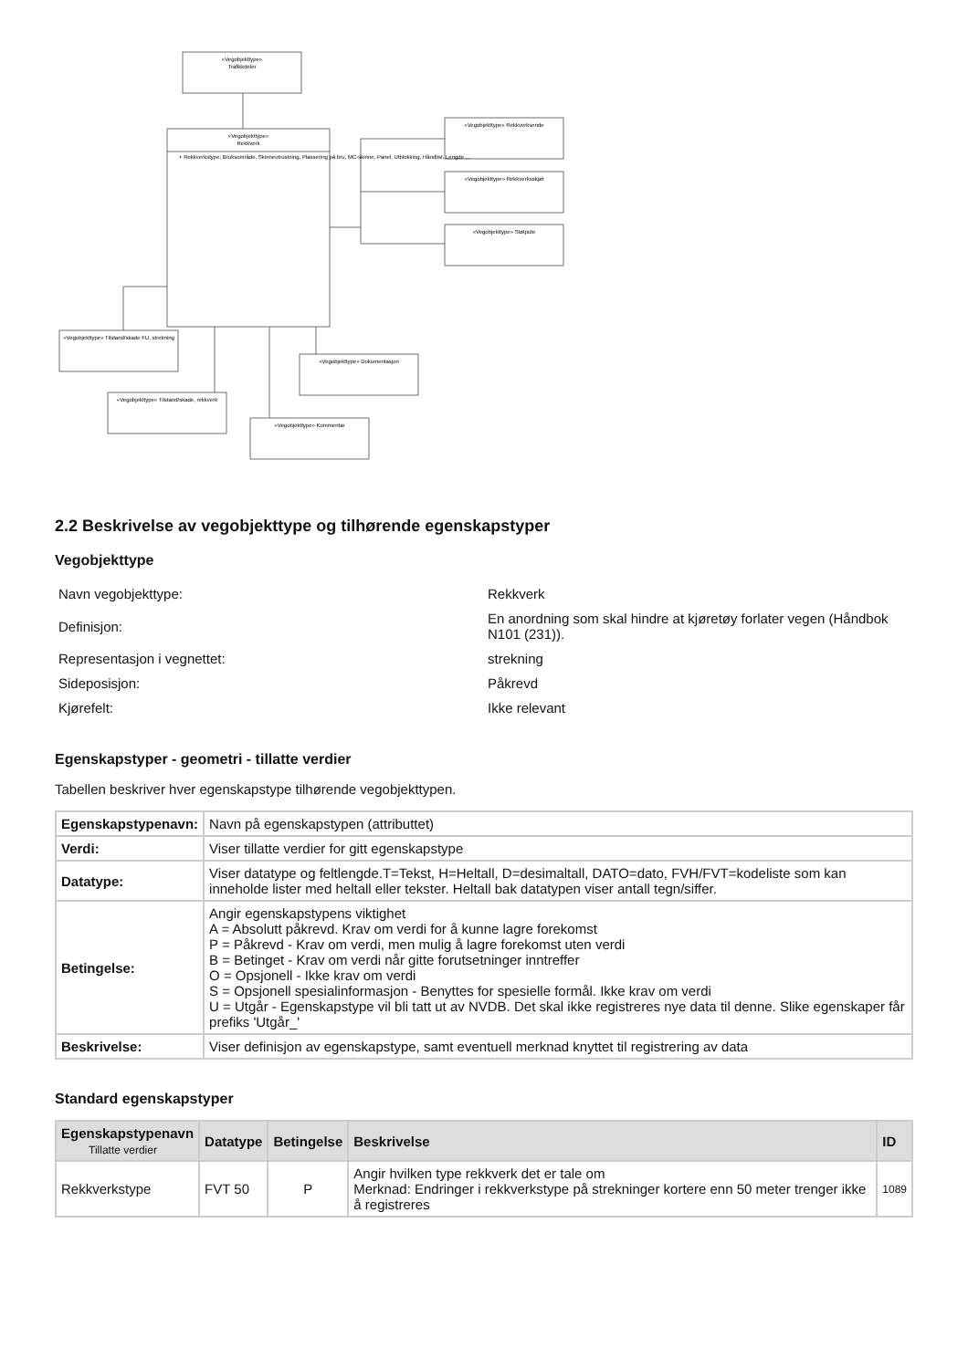«Vegobjekttype»
Trafikkdeler
«Vegobjekttype»
Rekkverk
+ Rekkverkstype, Bruksområde, Skinneutrustning, Plassering på bru, MC-skinne, Panel, Utblokking, Håndlist, Lengde ...
«Vegobjekttype» Rekkverksende
«Vegobjekttype» Rekkverksskjøt
«Vegobjekttype» Støtpute
«Vegobjekttype» Tilstand/skade FU, strekning
«Vegobjekttype» Tilstand/skade, rekkverk
«Vegobjekttype» Dokumentasjon
«Vegobjekttype» Kommentar
2.2 Beskrivelse av vegobjekttype og tilhørende egenskapstyper
Vegobjekttype
| Navn vegobjekttype: | Rekkverk |
| Definisjon: | En anordning som skal hindre at kjøretøy forlater vegen (Håndbok N101 (231)). |
| Representasjon i vegnettet: | strekning |
| Sideposisjon: | Påkrevd |
| Kjørefelt: | Ikke relevant |
Egenskapstyper - geometri - tillatte verdier
Tabellen beskriver hver egenskapstype tilhørende vegobjekttypen.
| Egenskapstypenavn: | Navn på egenskapstypen (attributtet) |
| Verdi: | Viser tillatte verdier for gitt egenskapstype |
| Datatype: | Viser datatype og feltlengde.T=Tekst, H=Heltall, D=desimaltall, DATO=dato, FVH/FVT=kodeliste som kan inneholde lister med heltall eller tekster. Heltall bak datatypen viser antall tegn/siffer. |
| Betingelse: | Angir egenskapstypens viktighet A = Absolutt påkrevd. Krav om verdi for å kunne lagre forekomst P = Påkrevd - Krav om verdi, men mulig å lagre forekomst uten verdi B = Betinget - Krav om verdi når gitte forutsetninger inntreffer O = Opsjonell - Ikke krav om verdi S = Opsjonell spesialinformasjon - Benyttes for spesielle formål. Ikke krav om verdi U = Utgår - Egenskapstype vil bli tatt ut av NVDB. Det skal ikke registreres nye data til denne. Slike egenskaper får prefiks 'Utgår_' |
| Beskrivelse: | Viser definisjon av egenskapstype, samt eventuell merknad knyttet til registrering av data |
Standard egenskapstyper
| Egenskapstypenavn Tillatte verdier | Datatype | Betingelse | Beskrivelse | ID |
| --- | --- | --- | --- | --- |
| Rekkverkstype | FVT 50 | P | Angir hvilken type rekkverk det er tale om Merknad: Endringer i rekkverkstype på strekninger kortere enn 50 meter trenger ikke å registreres | 1089 |